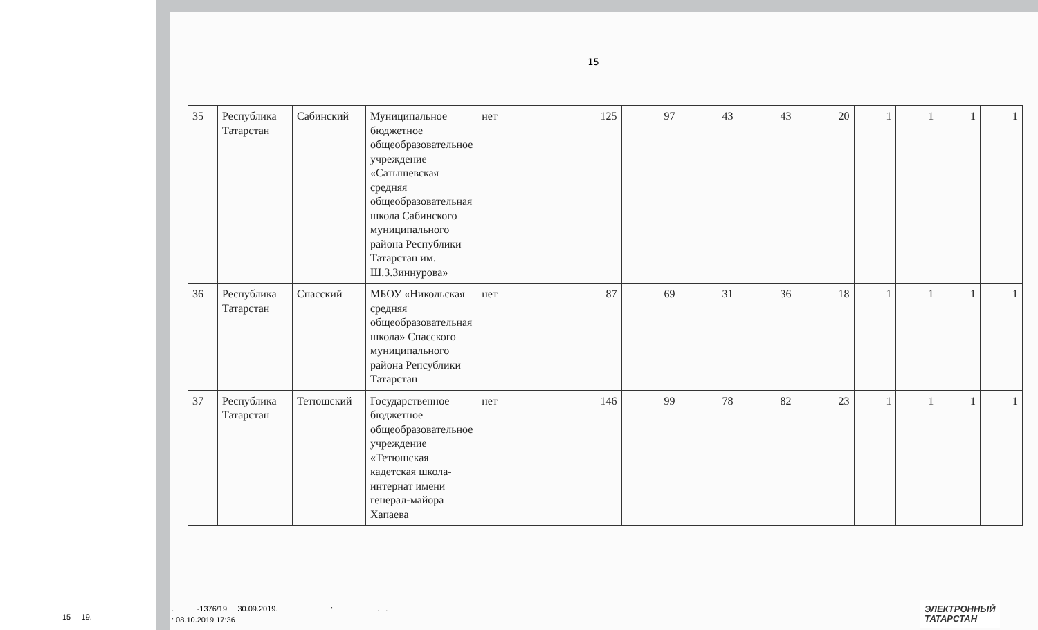15
| 35 | Республика Татарстан | Сабинский | Муниципальное бюджетное общеобразовательное учреждение «Сатышевская средняя общеобразовательная школа Сабинского муниципального района Республики Татарстан им. Ш.З.Зиннурова» | нет | 125 | 97 | 43 | 43 | 20 | 1 | 1 | 1 | 1 |
| 36 | Республика Татарстан | Спасский | МБОУ «Никольская средняя общеобразовательная школа» Спасского муниципального района Репсублики Татарстан | нет | 87 | 69 | 31 | 36 | 18 | 1 | 1 | 1 | 1 |
| 37 | Республика Татарстан | Тетюшский | Государственное бюджетное общеобразовательное учреждение «Тетюшская кадетская школа-интернат имени генерал-майора Хапаева | нет | 146 | 99 | 78 | 82 | 23 | 1 | 1 | 1 | 1 |
15 19.
. -1376/19 30.09.2019. : . .
: 08.10.2019 17:36
ЭЛЕКТРОННЫЙ
ТАТАРСТАН